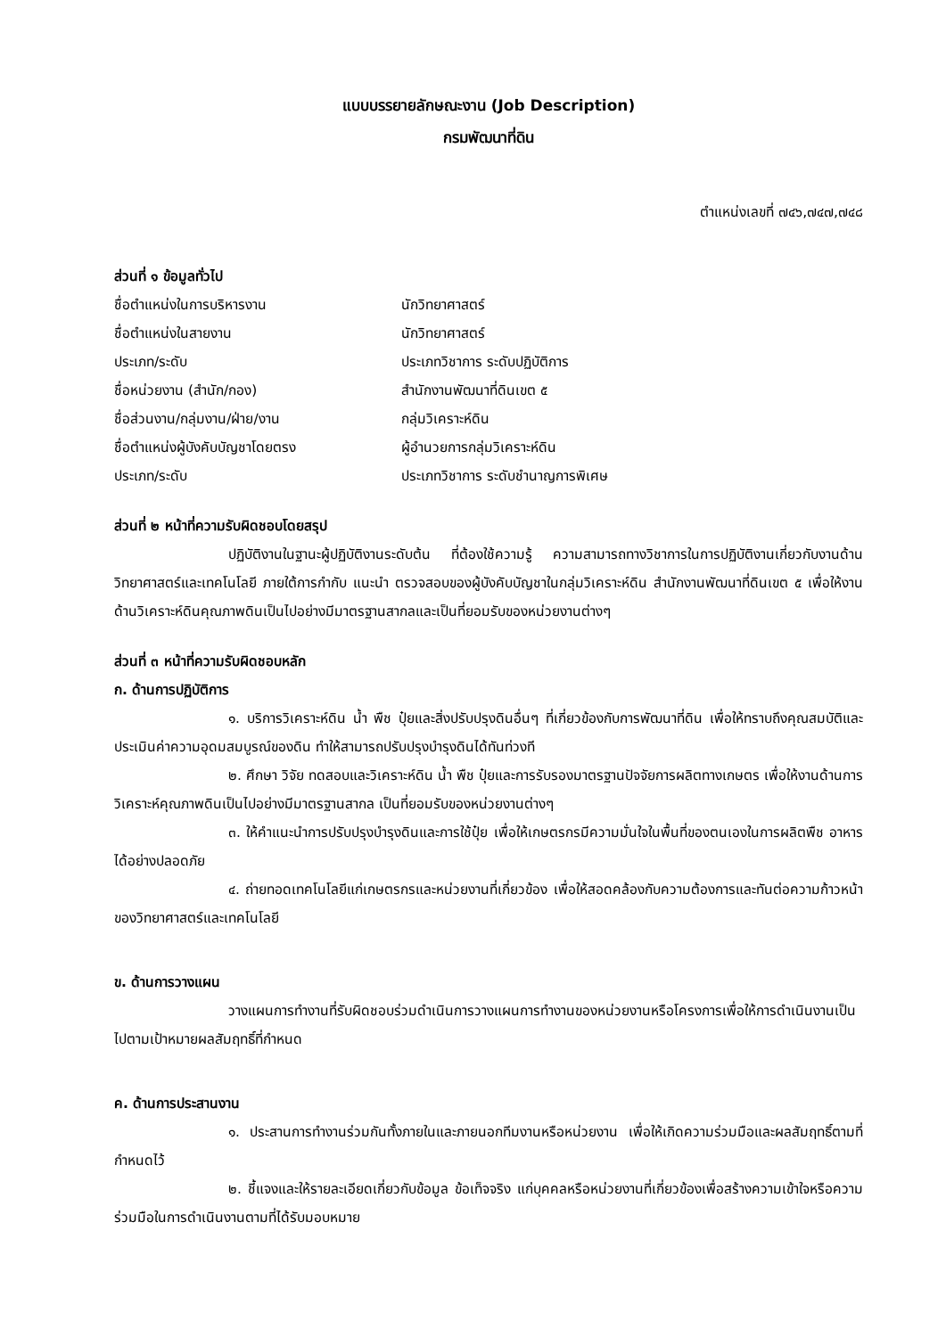แบบบรรยายลักษณะงาน (Job Description)
กรมพัฒนาที่ดิน
ตำแหน่งเลขที่ ๗๔๖,๗๔๗,๗๔๘
ส่วนที่ ๑ ข้อมูลทั่วไป
ชื่อตำแหน่งในการบริหารงาน นักวิทยาศาสตร์
ชื่อตำแหน่งในสายงาน นักวิทยาศาสตร์
ประเภท/ระดับ ประเภทวิชาการ ระดับปฏิบัติการ
ชื่อหน่วยงาน (สำนัก/กอง) สำนักงานพัฒนาที่ดินเขต ๕
ชื่อส่วนงาน/กลุ่มงาน/ฝ่าย/งาน กลุ่มวิเคราะห์ดิน
ชื่อตำแหน่งผู้บังคับบัญชาโดยตรง ผู้อำนวยการกลุ่มวิเคราะห์ดิน
ประเภท/ระดับ ประเภทวิชาการ ระดับชำนาญการพิเศษ
ส่วนที่ ๒ หน้าที่ความรับผิดชอบโดยสรุป
ปฏิบัติงานในฐานะผู้ปฏิบัติงานระดับต้น ที่ต้องใช้ความรู้ ความสามารถทางวิชาการในการปฏิบัติงานเกี่ยวกับงานด้านวิทยาศาสตร์และเทคโนโลยี ภายใต้การกำกับ แนะนำ ตรวจสอบของผู้บังคับบัญชาในกลุ่มวิเคราะห์ดิน สำนักงานพัฒนาที่ดินเขต ๕ เพื่อให้งานด้านวิเคราะห์ดินคุณภาพดินเป็นไปอย่างมีมาตรฐานสากลและเป็นที่ยอมรับของหน่วยงานต่างๆ
ส่วนที่ ๓ หน้าที่ความรับผิดชอบหลัก
ก. ด้านการปฏิบัติการ
๑. บริการวิเคราะห์ดิน น้ำ พืช ปุ๋ยและสิ่งปรับปรุงดินอื่นๆ ที่เกี่ยวข้องกับการพัฒนาที่ดิน เพื่อให้ทราบถึงคุณสมบัติและประเมินค่าความอุดมสมบูรณ์ของดิน ทำให้สามารถปรับปรุงบำรุงดินได้ทันท่วงที
๒. ศึกษา วิจัย ทดสอบและวิเคราะห์ดิน น้ำ พืช ปุ๋ยและการรับรองมาตรฐานปัจจัยการผลิตทางเกษตร เพื่อให้งานด้านการวิเคราะห์คุณภาพดินเป็นไปอย่างมีมาตรฐานสากล เป็นที่ยอมรับของหน่วยงานต่างๆ
๓. ให้คำแนะนำการปรับปรุงบำรุงดินและการใช้ปุ๋ย เพื่อให้เกษตรกรมีความมั่นใจในพื้นที่ของตนเองในการผลิตพืช อาหารได้อย่างปลอดภัย
๔. ถ่ายทอดเทคโนโลยีแก่เกษตรกรและหน่วยงานที่เกี่ยวข้อง เพื่อให้สอดคล้องกับความต้องการและทันต่อความก้าวหน้าของวิทยาศาสตร์และเทคโนโลยี
ข. ด้านการวางแผน
วางแผนการทำงานที่รับผิดชอบร่วมดำเนินการวางแผนการทำงานของหน่วยงานหรือโครงการเพื่อให้การดำเนินงานเป็นไปตามเป้าหมายผลสัมฤทธิ์ที่กำหนด
ค. ด้านการประสานงาน
๑. ประสานการทำงานร่วมกันทั้งภายในและภายนอกทีมงานหรือหน่วยงาน เพื่อให้เกิดความร่วมมือและผลสัมฤทธิ์ตามที่กำหนดไว้
๒. ชี้แจงและให้รายละเอียดเกี่ยวกับข้อมูล ข้อเท็จจริง แก่บุคคลหรือหน่วยงานที่เกี่ยวข้องเพื่อสร้างความเข้าใจหรือความร่วมมือในการดำเนินงานตามที่ได้รับมอบหมาย